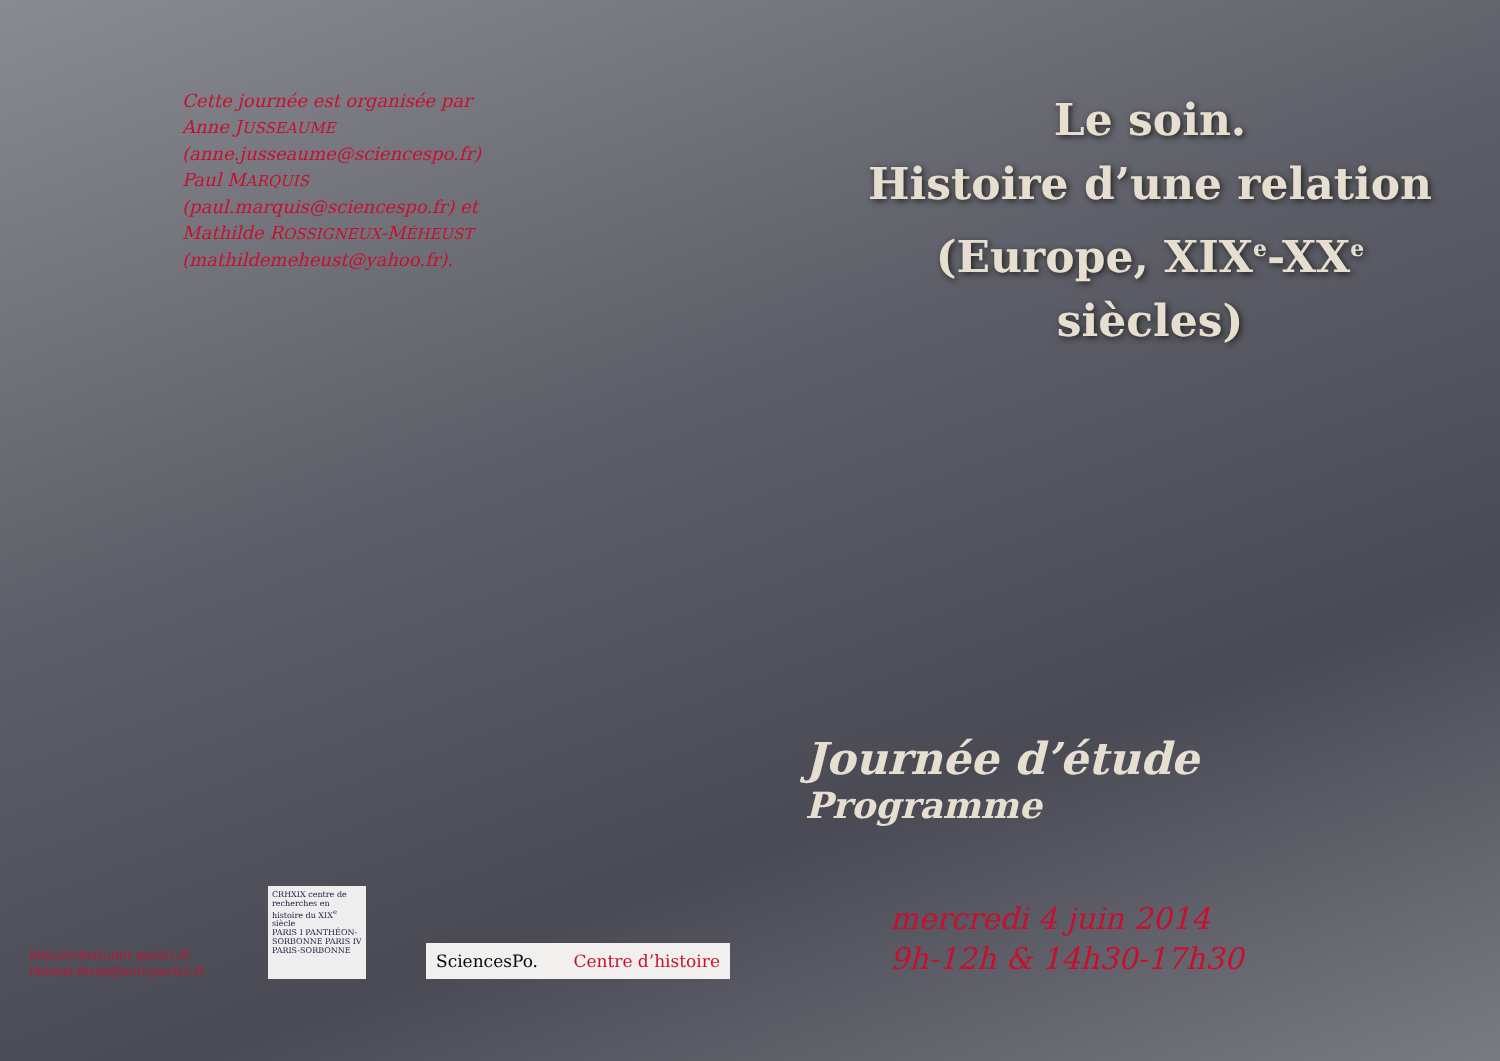Cette journée est organisée par
Anne JUSSEAUME
(anne.jusseaume@sciencespo.fr)
Paul MARQUIS
(paul.marquis@sciencespo.fr) et
Mathilde ROSSIGNEUX-MÉHEUST
(mathildemeheust@yahoo.fr).
Le soin.
Histoire d’une relation
(Europe, XIX<sup>e</sup>-XX<sup>e</sup> siècles)
Journée d’étude
Programme
http://crhxix.univ-paris1.fr
thomas.fazan@univ-paris1.fr
CRHXIX centre de recherches en histoire du XIX<sup>e</sup> siècle
PARIS I PANTHÉON-SORBONNE PARIS IV PARIS-SORBONNE
SciencesPo. Centre d’histoire
mercredi 4 juin 2014
9h-12h & 14h30-17h30